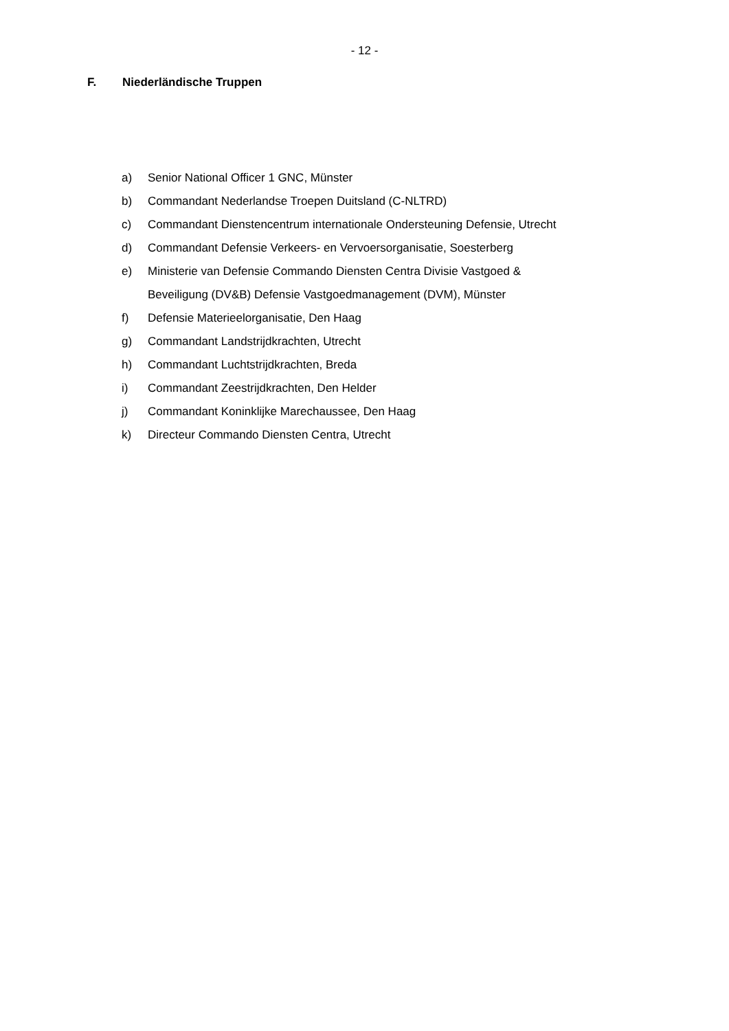- 12 -
F. Niederländische Truppen
a) Senior National Officer 1 GNC, Münster
b) Commandant Nederlandse Troepen Duitsland (C-NLTRD)
c) Commandant Dienstencentrum internationale Ondersteuning Defensie, Utrecht
d) Commandant Defensie Verkeers- en Vervoersorganisatie, Soesterberg
e) Ministerie van Defensie Commando Diensten Centra Divisie Vastgoed &
Beveiligung (DV&B) Defensie Vastgoedmanagement (DVM), Münster
f) Defensie Materieelorganisatie, Den Haag
g) Commandant Landstrijdkrachten, Utrecht
h) Commandant Luchtstrijdkrachten, Breda
i) Commandant Zeestrijdkrachten, Den Helder
j) Commandant Koninklijke Marechaussee, Den Haag
k) Directeur Commando Diensten Centra, Utrecht